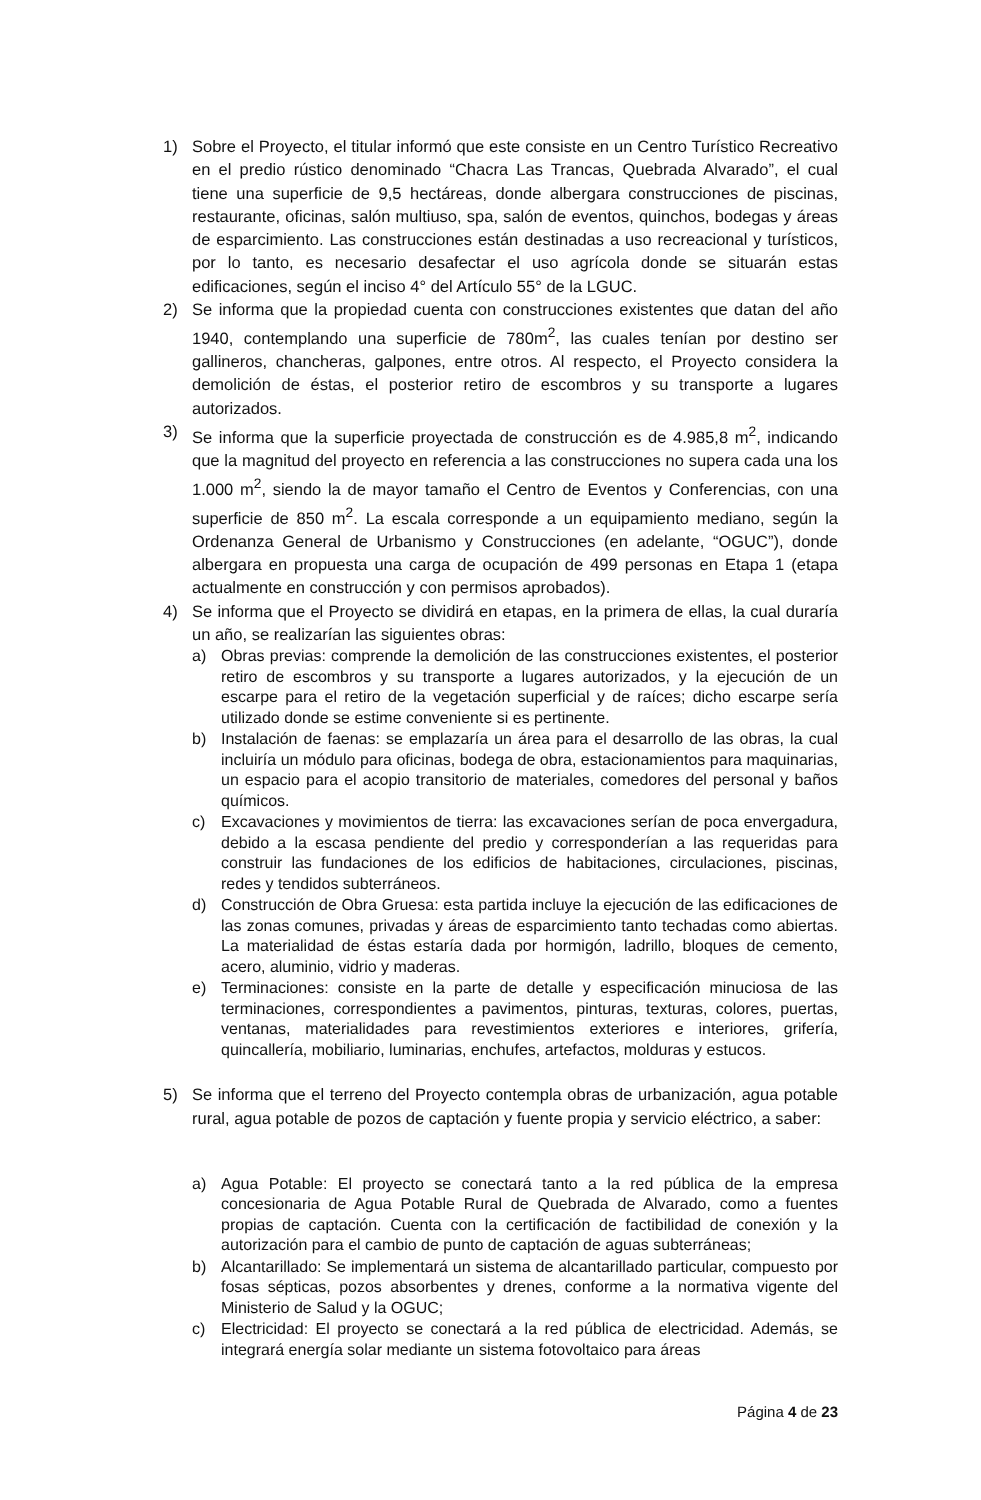1) Sobre el Proyecto, el titular informó que este consiste en un Centro Turístico Recreativo en el predio rústico denominado “Chacra Las Trancas, Quebrada Alvarado”, el cual tiene una superficie de 9,5 hectáreas, donde albergara construcciones de piscinas, restaurante, oficinas, salón multiuso, spa, salón de eventos, quinchos, bodegas y áreas de esparcimiento. Las construcciones están destinadas a uso recreacional y turísticos, por lo tanto, es necesario desafectar el uso agrícola donde se situarán estas edificaciones, según el inciso 4° del Artículo 55° de la LGUC.
2) Se informa que la propiedad cuenta con construcciones existentes que datan del año 1940, contemplando una superficie de 780m<sup>2</sup>, las cuales tenían por destino ser gallineros, chancheras, galpones, entre otros. Al respecto, el Proyecto considera la demolición de éstas, el posterior retiro de escombros y su transporte a lugares autorizados.
3) Se informa que la superficie proyectada de construcción es de 4.985,8 m<sup>2</sup>, indicando que la magnitud del proyecto en referencia a las construcciones no supera cada una los 1.000 m<sup>2</sup>, siendo la de mayor tamaño el Centro de Eventos y Conferencias, con una superficie de 850 m<sup>2</sup>. La escala corresponde a un equipamiento mediano, según la Ordenanza General de Urbanismo y Construcciones (en adelante, “OGUC”), donde albergara en propuesta una carga de ocupación de 499 personas en Etapa 1 (etapa actualmente en construcción y con permisos aprobados).
4) Se informa que el Proyecto se dividirá en etapas, en la primera de ellas, la cual duraría un año, se realizarían las siguientes obras:
a) Obras previas: comprende la demolición de las construcciones existentes, el posterior retiro de escombros y su transporte a lugares autorizados, y la ejecución de un escarpe para el retiro de la vegetación superficial y de raíces; dicho escarpe sería utilizado donde se estime conveniente si es pertinente.
b) Instalación de faenas: se emplazaría un área para el desarrollo de las obras, la cual incluiría un módulo para oficinas, bodega de obra, estacionamientos para maquinarias, un espacio para el acopio transitorio de materiales, comedores del personal y baños químicos.
c) Excavaciones y movimientos de tierra: las excavaciones serían de poca envergadura, debido a la escasa pendiente del predio y corresponderían a las requeridas para construir las fundaciones de los edificios de habitaciones, circulaciones, piscinas, redes y tendidos subterráneos.
d) Construcción de Obra Gruesa: esta partida incluye la ejecución de las edificaciones de las zonas comunes, privadas y áreas de esparcimiento tanto techadas como abiertas. La materialidad de éstas estaría dada por hormigón, ladrillo, bloques de cemento, acero, aluminio, vidrio y maderas.
e) Terminaciones: consiste en la parte de detalle y especificación minuciosa de las terminaciones, correspondientes a pavimentos, pinturas, texturas, colores, puertas, ventanas, materialidades para revestimientos exteriores e interiores, grifería, quincallería, mobiliario, luminarias, enchufes, artefactos, molduras y estucos.
5) Se informa que el terreno del Proyecto contempla obras de urbanización, agua potable rural, agua potable de pozos de captación y fuente propia y servicio eléctrico, a saber:
a) Agua Potable: El proyecto se conectará tanto a la red pública de la empresa concesionaria de Agua Potable Rural de Quebrada de Alvarado, como a fuentes propias de captación. Cuenta con la certificación de factibilidad de conexión y la autorización para el cambio de punto de captación de aguas subterráneas;
b) Alcantarillado: Se implementará un sistema de alcantarillado particular, compuesto por fosas sépticas, pozos absorbentes y drenes, conforme a la normativa vigente del Ministerio de Salud y la OGUC;
c) Electricidad: El proyecto se conectará a la red pública de electricidad. Además, se integrará energía solar mediante un sistema fotovoltaico para áreas
Página 4 de 23